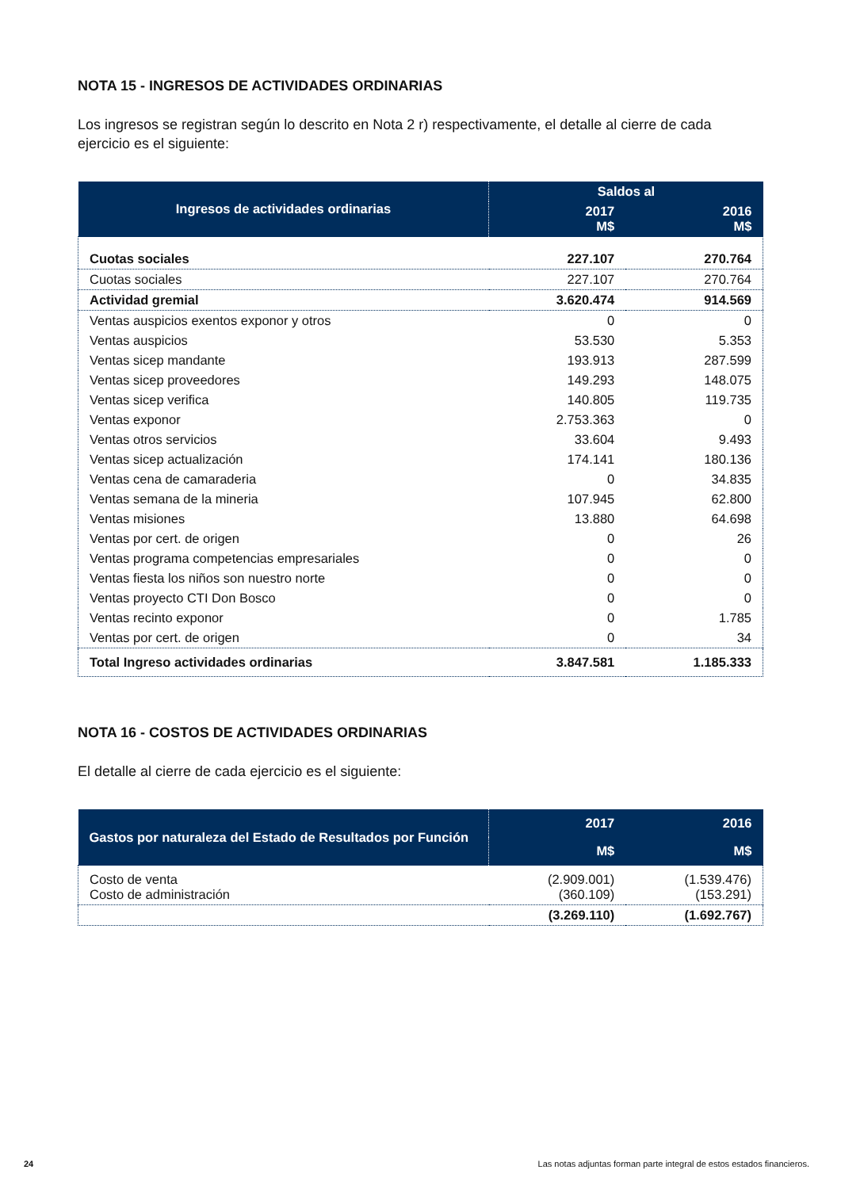NOTA 15 - INGRESOS DE ACTIVIDADES ORDINARIAS
Los ingresos se registran según lo descrito en Nota 2 r) respectivamente, el detalle al cierre de cada ejercicio es el siguiente:
| Ingresos de actividades ordinarias | Saldos al | |
| --- | --- | --- |
| | 2017 M$ | 2016 M$ |
| Cuotas sociales | 227.107 | 270.764 |
| Cuotas sociales | 227.107 | 270.764 |
| Actividad gremial | 3.620.474 | 914.569 |
| Ventas auspicios exentos exponor y otros | 0 | 0 |
| Ventas auspicios | 53.530 | 5.353 |
| Ventas sicep mandante | 193.913 | 287.599 |
| Ventas sicep proveedores | 149.293 | 148.075 |
| Ventas sicep verifica | 140.805 | 119.735 |
| Ventas exponor | 2.753.363 | 0 |
| Ventas otros servicios | 33.604 | 9.493 |
| Ventas sicep actualización | 174.141 | 180.136 |
| Ventas cena de camaraderia | 0 | 34.835 |
| Ventas semana de la mineria | 107.945 | 62.800 |
| Ventas misiones | 13.880 | 64.698 |
| Ventas por cert. de origen | 0 | 26 |
| Ventas programa competencias empresariales | 0 | 0 |
| Ventas fiesta los niños son nuestro norte | 0 | 0 |
| Ventas proyecto CTI Don Bosco | 0 | 0 |
| Ventas recinto exponor | 0 | 1.785 |
| Ventas por cert. de origen | 0 | 34 |
| Total Ingreso actividades ordinarias | 3.847.581 | 1.185.333 |
NOTA 16 - COSTOS DE ACTIVIDADES ORDINARIAS
El detalle al cierre de cada ejercicio es el siguiente:
| Gastos por naturaleza del Estado de Resultados por Función | 2017 | 2016 |
| --- | --- | --- |
| | M$ | M$ |
| Costo de venta Costo de administración | (2.909.001) (360.109) | (1.539.476) (153.291) |
| | (3.269.110) | (1.692.767) |
24 Las notas adjuntas forman parte integral de estos estados financieros.